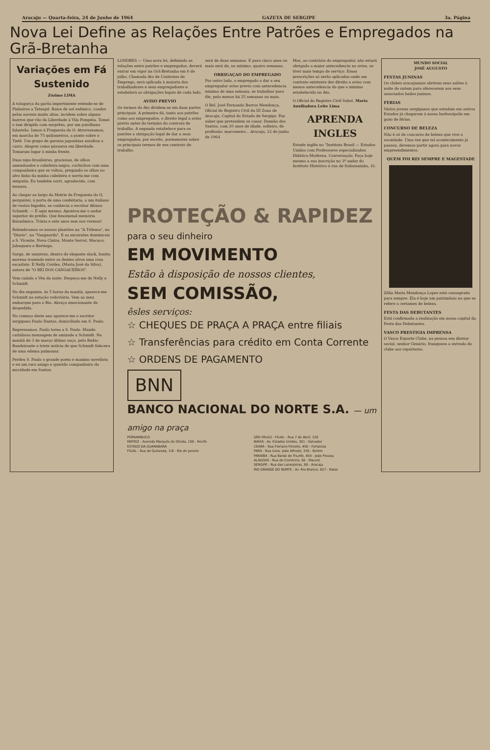Aracaju — Quarta-feira, 24 de Junho de 1964 GAZETA DE SERGIPE 3a. Página
Nova Lei Define as Relações Entre Patrões e Empregados na Grã-Bretanha
Variações em Fá Sustenido
Zózimo LIMA
A tolagarça da garôa impertinente estende-se de Pinheiros a Tatuapé. Raios de sol enêmico, coados pelas nuvens muito altas, incidem sobre alguns bairros que vão da Liberdade à Vila Pompéia. Tomei o taxi dirigido com surprêza, por um patolbano falastrão. Iamos à Freguesia do O. Atravessamos, em marcha de 75 quilometros, a ponte sobre o Tietê. Um grupo de garotas japonêzas assaltou o carro. Alegres como pássaros em liberdade. Tomaram lugar à minha frente.
Duas nipo-brasileiras, graciosas, de olhos amendoados e cabeleira negra, cochichou com uma companheira que se voltou, pregando os olhos no alvo linho da minha cabeleira e sorriu-me com simpatia. Eu também sorri, agradecido, com ternura.
Ao chegar ao largo da Matriz da Freguezia do O, perguntei, à porta de uma confeitaria, a um italiano de vastos bigodes, se conhecia o escritor Afonso Schmidt. — É aqui mesmo. Apontou-me o andar superior do prédio. Que fenomenal memória fisionômica. Trinta e sete anos sem nos vermos!
Relembramos os nossos plantões na "A Tribuna", no "Diario", na "Vanguarda". E as excursões dominicais a S. Vicente, Nova Cintra, Monte Serrat, Macuco, Jabaquara e Bertioga.
Surge, de surprezo, dentro de elegante slack, bonita morena trazendo entre os dentes alvos uma rosa escarlate. É Nelly Cordes, (Maria José da Silva), autora de "O REI DOS CANGACEIROS".
Vem caindo o Véu da noite. Despeço-me de Nelly e Schmidt.
No dia seguinte, às 5 horas da manhã, aparece-me Schmidt na estação rodoviária. Vem ao meu embarque para o Rio. Abraço emocionante de despedida.
No começo deste ano aparece-me o escritor sergipano Paulo Dantas, domiciliado em S. Paulo.
Regressamos. Paulo torna a S. Paulo. Mando carinhosa mensagem de amizade a Schmidt. Na manhã de 3 de março último ouço, pelo Rádio-Bandeirante a triste notícia de que Schmidt falecera de uma edema pulmonar.
Perdeu S. Paulo o grande poeta e maximo novelista e eu um raro amigo e querido companheiro da mocidade em Santos.
LONDRES — Uma nova lei, definindo as relações entre patrões e empregados, deverá entrar em vigor na Grã-Bretanha em 6 de julho. Chamada Ato de Contratos de Emprego, será aplicada à maioria dos trabalhadores e seus empregadores e estabelerá as obrigações legais de cada lado.
AVISO PREVIO
Os termos do Ato dividem-se em duas partes principais. A primeira dá, tanto aos patrões como aos empregados, o direito legal a aviso previo antes do termino do contrato de trabalho. A segunda estabelece para os patrões a obrigação legal de dar a seus empregados, por escrito, pormenores sobre os principais termos de seu contrato de trabalho.
será de duas semanas. E para cinco anos ou mais será de, no mínimo, quatro semanas.
OBRIGAÇAO DO EMPREGADO
Por outro lado, o empregado a dar a seu empregador aviso previo com antecedencia minima de uma semana, se trabalhar para êle, pelo menos há 25 semanas ou mais.
O Bel. José Fernando Barros Mendonça, Oficial do Registro Civil da III Zona de Aracaju, Capital do Estado de Sergipe. Faz saber que pretendem se casar: Damião dos Santos, com 20 anos de idade, solteiro, de profissão: marceneiro... Aracaju, 22 de junho de 1964
Mas, ao contrário do empregador, não estará obrigado a maior antecedencia no aviso, se tiver mais tempo de serviço. Essas prescrições só serão aplicadas onde um contrato existente der direito a aviso com menos antecedencia do que o mínimo estabelecido no Ato.
O Oficial do Registro Civil Subst. Maria Auxiliadora Leite Lima
APRENDA INGLES
Estude inglês no "Instituto Brasil — Estados Unidos com Professores especializados. Didática Moderna. Conversação. Faça hoje mesmo a sua inscrição no 3º andar do Instituto Histórico à rua de Itabaianinha, 41.
PROTEÇÃO & RAPIDEZ
para o seu dinheiro
EM MOVIMENTO
Estão à disposição de nossos clientes,
SEM COMISSÃO,
êsles serviços:
☆ CHEQUES DE PRAÇA A PRAÇA entre filiais
☆ Transferências para crédito em Conta Corrente
☆ ORDENS DE PAGAMENTO
BNN
BANCO NACIONAL DO NORTE S.A. — um amigo na praça
PERNAMBUCO
MATRIZ - Avenida Marquês de Olinda, 100 - Recife
ESTADO DA GUANABARA
FILIAL - Rua do Quitanda, 3-B - Rio de Janeiro
SÃO PAULO - FILIAL - Rua 7 de Abril, 126
BAHIA - Av. Estados Unidos, 301 - Salvador
CEARÁ - Rua Floriano Peixoto, 450 - Fortaleza
PARÁ - Rua Cons. João Alfredo, 339 - Belém
PARAÍBA - Rua Barão do Triunfo, 454 - João Pessoa
ALAGOAS - Rua do Comércio, 56 - Maceió
SERGIPE - Rua das Laranjeiras, 80 - Aracaju
RIO GRANDE DO NORTE - Av. Rio Branco, 627 - Natal
MUNDO SOCIAL
JOSÉ AUGUSTO
FESTAS JUNINAS
Os clubes aracajuanos abriram seus salões à noite de ontem para oferecerem aos seus associados bailes juninos.
FERIAS
Vários jovens sergipanos que estudam em outros Estados já chegaram à nossa barbosópolis em gozo de férias.
CONCURSO DE BELEZA
Não é só de concurso de beleza que vive a sociedade. Uma vez que tal acontecimento já passou, devemos partir agora para novos empreendimentos.
QUEM FOI REI SEMPRE E MAGESTADE
Zélia Maria Mendonça Lopes está consagrada para sempre. Ela é hoje um patrimônio no que se refere a certames de beleza.
FESTA DAS DEBUTANTES
Está confirmada a realização em nossa capital da Festa das Debutantes.
VASCO PRESTIGIA IMPRENSA
O Vasco Esporte Clube, na pessoa seu diretor social, senhor Genário, franqueou a entrada do clube aos repórteres.